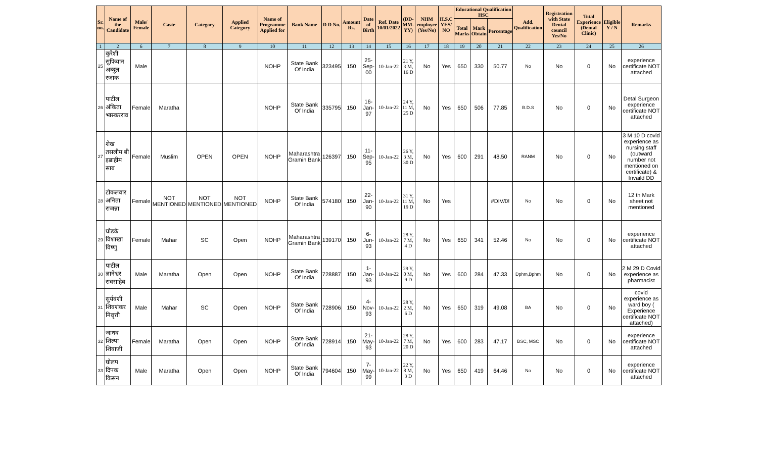| Sr. no. | Name of the Candidate | Male/ Female | Caste | Category | Applied Category | Name of Programme Applied for | Bank Name | D D No. | Amount Rs. | Date of Birth | Ref. Date 10/01/2022 | (DD-MM-YY) | NHM employee (Yes/No) | H.S.C YES/ NO | Educational Qualification HSC | | | Add. Qualification | Registration with State Dental council Yes/No | Total Experience (Dental Clinic) | Eligible Y / N | Remarks |
| --- | --- | --- | --- | --- | --- | --- | --- | --- | --- | --- | --- | --- | --- | --- | --- | --- | --- | --- | --- | --- | --- | --- |
| | | | | | | | | | | | | | | | Total Marks | Mark Obtain | Percentage | | | | | |
| 1 | 2 | 6 | 7 | 8 | 9 | 10 | 11 | 12 | 13 | 14 | 15 | 16 | 17 | 18 | 19 | 20 | 21 | 22 | 23 | 24 | 25 | 26 |
| 25 | कुरेशी सुफियान अब्दुल रजाक | Male | | | | NOHP | State Bank Of India | 323495 | 150 | 25-Sep-00 | 10-Jan-22 | 21 Y, 3 M, 16 D | No | Yes | 650 | 330 | 50.77 | No | No | 0 | No | experience certificate NOT attached |
| 26 | पाटील अंकिता भास्करराव | Female | Maratha | | | NOHP | State Bank Of India | 335795 | 150 | 16-Jan-97 | 10-Jan-22 | 24 Y, 11 M, 25 D | No | Yes | 650 | 506 | 77.85 | B.D.S | No | 0 | No | Detal Surgeon experience certificate NOT attached |
| 27 | शेख तसलीम बी इब्राहीम साब | Female | Muslim | OPEN | OPEN | NOHP | Maharashtra Gramin Bank | 126397 | 150 | 11-Sep-95 | 10-Jan-22 | 26 Y, 3 M, 30 D | No | Yes | 600 | 291 | 48.50 | RANM | No | 0 | No | 3 M 10 D covid experience as nursing staff (outward number not mentioned on certificate) & Invaild DD |
| 28 | टोकलवार अनिता राजन्ना | Female | NOT MENTIONED | NOT MENTIONED | NOT MENTIONED | NOHP | State Bank Of India | 574180 | 150 | 22-Jan-90 | 10-Jan-22 | 31 Y, 11 M, 19 D | No | Yes | | | #DIV/0! | No | No | 0 | No | 12 th Mark sheet not mentioned |
| 29 | घोडके विशाखा विष्णु | Female | Mahar | SC | Open | NOHP | Maharashtra Gramin Bank | 139170 | 150 | 6-Jun-93 | 10-Jan-22 | 28 Y, 7 M, 4 D | No | Yes | 650 | 341 | 52.46 | No | No | 0 | No | experience certificate NOT attached |
| 30 | पाटील ज्ञानेश्वर रावसाहेब | Male | Maratha | Open | Open | NOHP | State Bank Of India | 728887 | 150 | 1-Jan-93 | 10-Jan-22 | 29 Y, 0 M, 9 D | No | Yes | 600 | 284 | 47.33 | Dphm,Bphm | No | 0 | No | 2 M 29 D Covid experience as pharmacist |
| 31 | सुर्यवंशी शिवशंकर निवृत्ती | Male | Mahar | SC | Open | NOHP | State Bank Of India | 728906 | 150 | 4-Nov-93 | 10-Jan-22 | 28 Y, 2 M, 6 D | No | Yes | 650 | 319 | 49.08 | BA | No | 0 | No | covid experience as ward boy ( Experience certificate NOT attached) |
| 32 | जाधव शिल्पा शिवाजी | Female | Maratha | Open | Open | NOHP | State Bank Of India | 728914 | 150 | 21-May-93 | 10-Jan-22 | 28 Y, 7 M, 20 D | No | Yes | 600 | 283 | 47.17 | BSC, MSC | No | 0 | No | experience certificate NOT attached |
| 33 | घोलप दिपक किसन | Male | Maratha | Open | Open | NOHP | State Bank Of India | 794604 | 150 | 7-May-99 | 10-Jan-22 | 22 Y, 8 M, 3 D | No | Yes | 650 | 419 | 64.46 | No | No | 0 | No | experience certificate NOT attached |